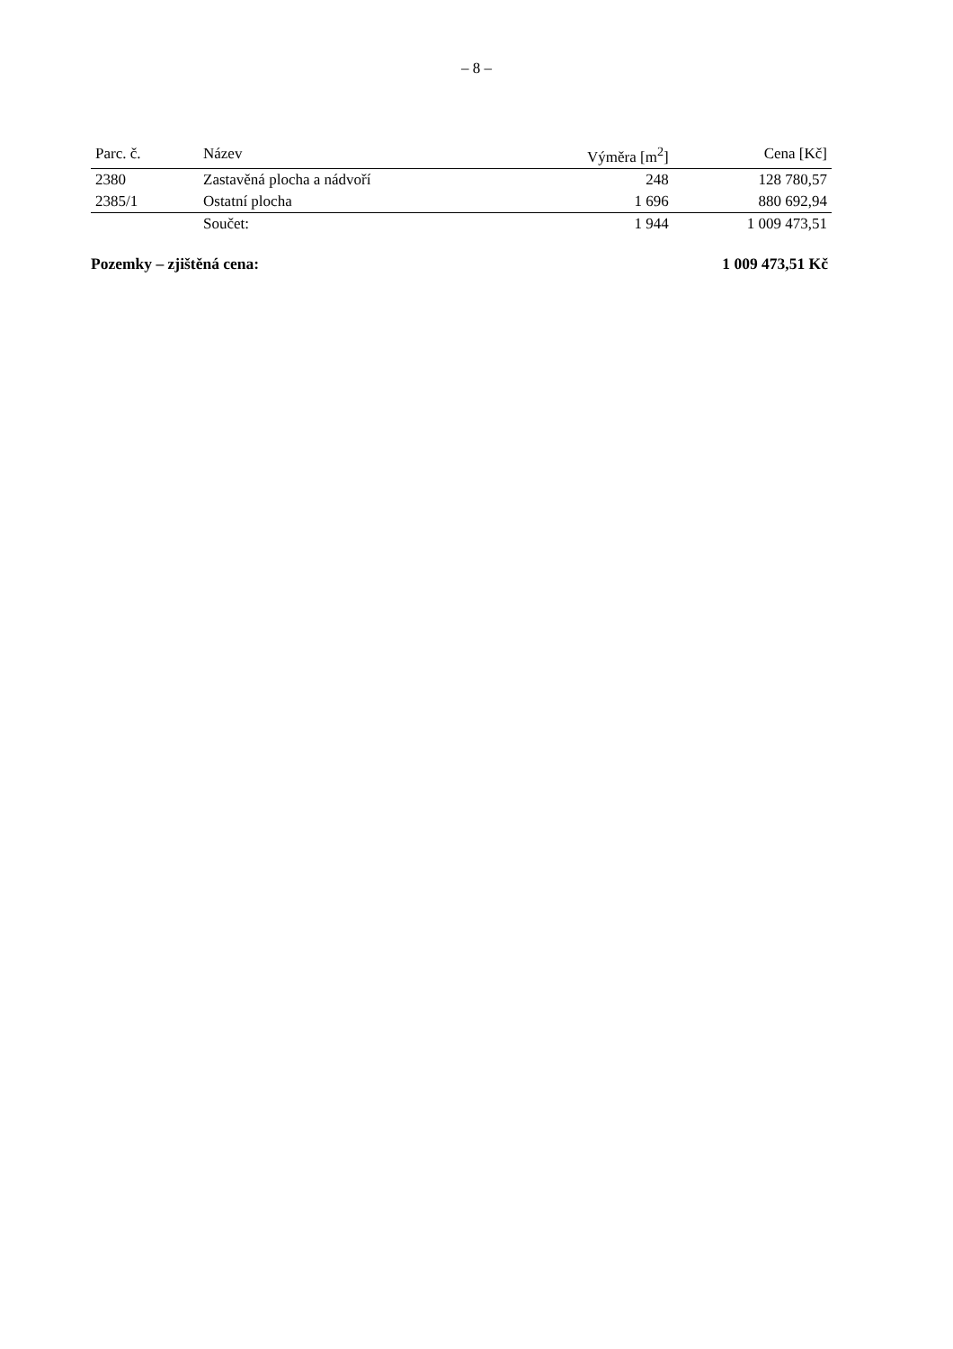– 8 –
| Parc. č. | Název | Výměra [m<sup>2</sup>] | Cena [Kč] |
| --- | --- | --- | --- |
| 2380 | Zastavěná plocha a nádvoří | 248 | 128 780,57 |
| 2385/1 | Ostatní plocha | 1 696 | 880 692,94 |
| | Součet: | 1 944 | 1 009 473,51 |
Pozemky – zjištěná cena: 1 009 473,51 Kč